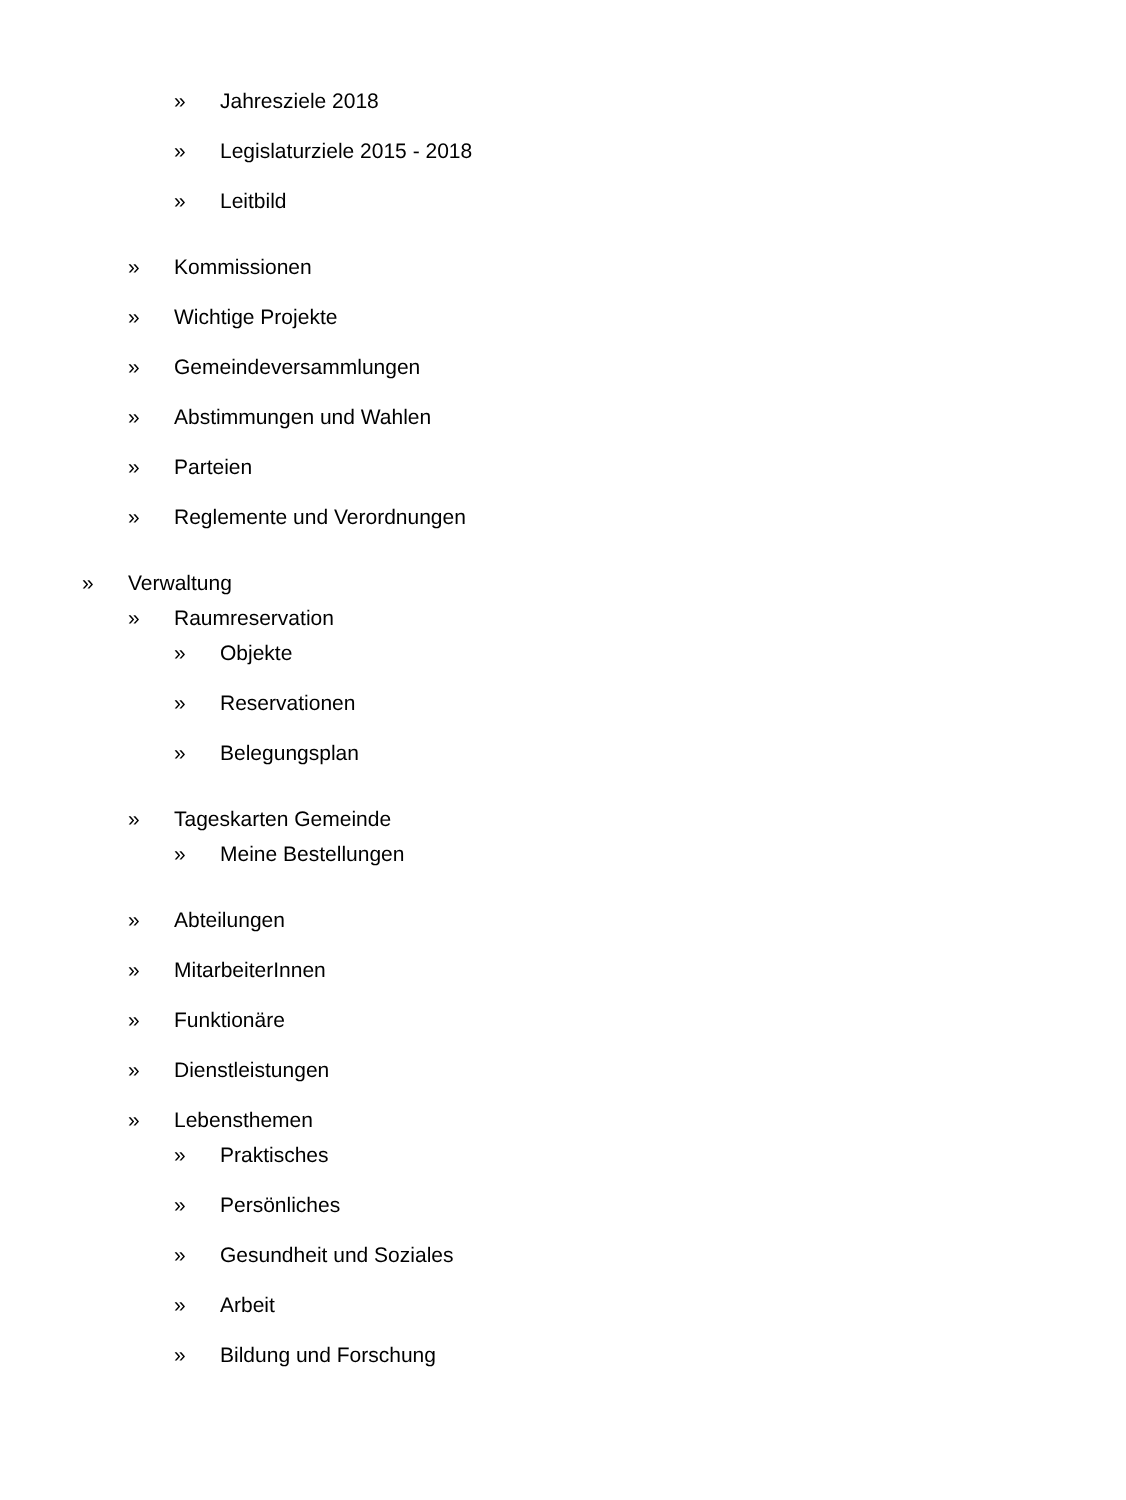» Jahresziele 2018
» Legislaturziele 2015 - 2018
» Leitbild
» Kommissionen
» Wichtige Projekte
» Gemeindeversammlungen
» Abstimmungen und Wahlen
» Parteien
» Reglemente und Verordnungen
» Verwaltung
» Raumreservation
» Objekte
» Reservationen
» Belegungsplan
» Tageskarten Gemeinde
» Meine Bestellungen
» Abteilungen
» MitarbeiterInnen
» Funktionäre
» Dienstleistungen
» Lebensthemen
» Praktisches
» Persönliches
» Gesundheit und Soziales
» Arbeit
» Bildung und Forschung